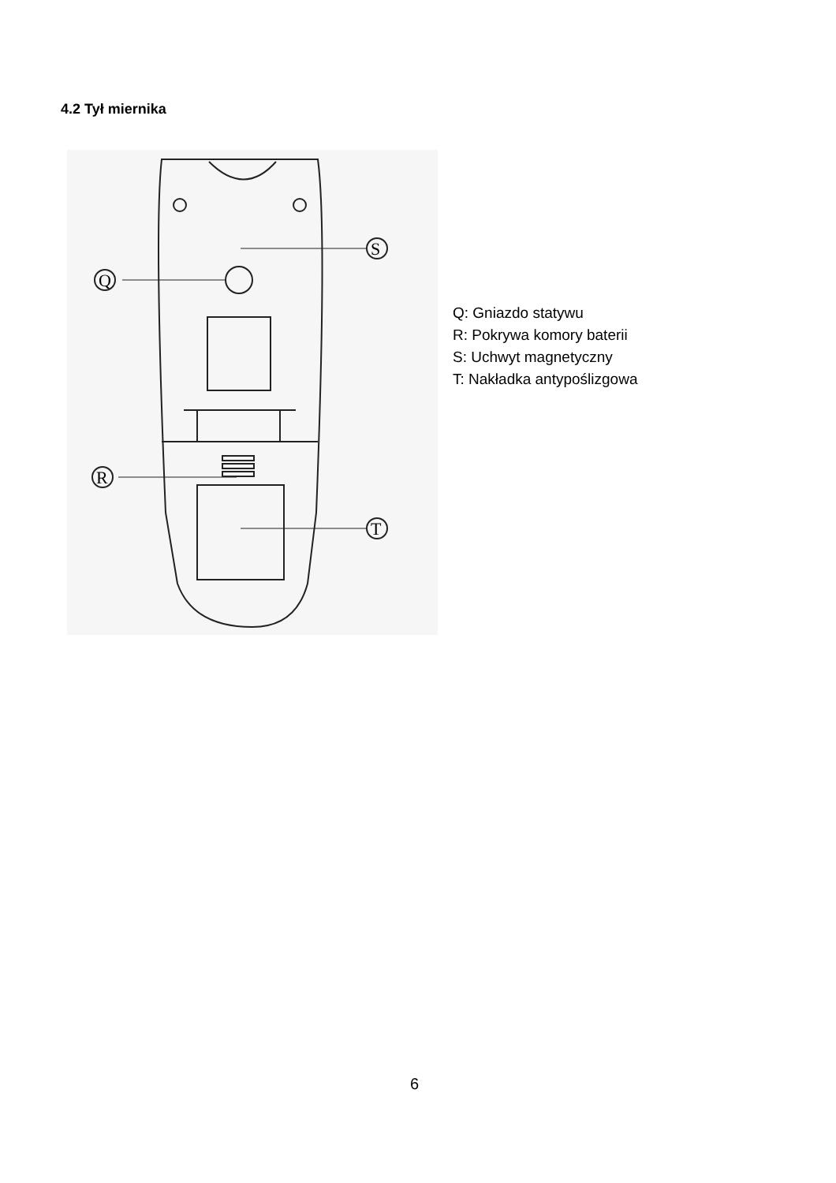4.2 Tył miernika
Q
S
R
T
Q: Gniazdo statywu
R: Pokrywa komory baterii
S: Uchwyt magnetyczny
T: Nakładka antypoślizgowa
6